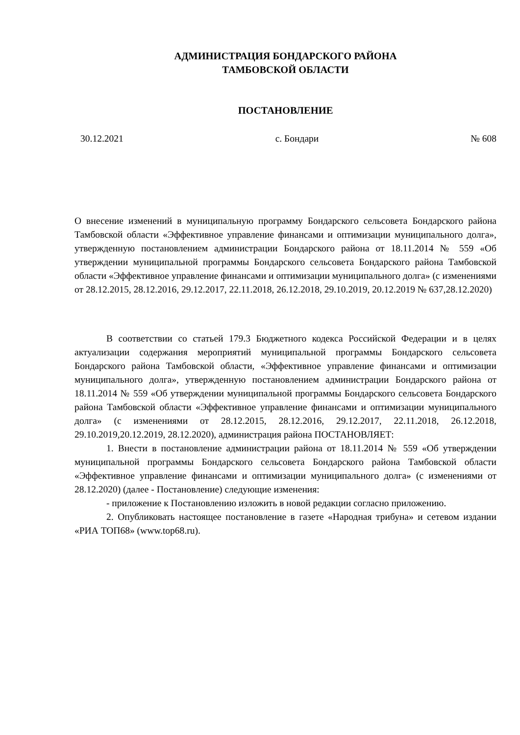АДМИНИСТРАЦИЯ БОНДАРСКОГО РАЙОНА
ТАМБОВСКОЙ ОБЛАСТИ
ПОСТАНОВЛЕНИЕ
30.12.2021 с. Бондари № 608
О внесение изменений в муниципальную программу Бондарского сельсовета Бондарского района Тамбовской области «Эффективное управление финансами и оптимизации муниципального долга», утвержденную постановлением администрации Бондарского района от 18.11.2014 № 559 «Об утверждении муниципальной программы Бондарского сельсовета Бондарского района Тамбовской области «Эффективное управление финансами и оптимизации муниципального долга» (с изменениями от 28.12.2015, 28.12.2016, 29.12.2017, 22.11.2018, 26.12.2018, 29.10.2019, 20.12.2019 № 637,28.12.2020)
В соответствии со статьей 179.3 Бюджетного кодекса Российской Федерации и в целях актуализации содержания мероприятий муниципальной программы Бондарского сельсовета Бондарского района Тамбовской области, «Эффективное управление финансами и оптимизации муниципального долга», утвержденную постановлением администрации Бондарского района от 18.11.2014 № 559 «Об утверждении муниципальной программы Бондарского сельсовета Бондарского района Тамбовской области «Эффективное управление финансами и оптимизации муниципального долга» (с изменениями от 28.12.2015, 28.12.2016, 29.12.2017, 22.11.2018, 26.12.2018, 29.10.2019,20.12.2019, 28.12.2020), администрация района ПОСТАНОВЛЯЕТ:
1. Внести в постановление администрации района от 18.11.2014 № 559 «Об утверждении муниципальной программы Бондарского сельсовета Бондарского района Тамбовской области «Эффективное управление финансами и оптимизации муниципального долга» (с изменениями от 28.12.2020) (далее - Постановление) следующие изменения:
- приложение к Постановлению изложить в новой редакции согласно приложению.
2. Опубликовать настоящее постановление в газете «Народная трибуна» и сетевом издании «РИА ТОП68» (www.top68.ru).